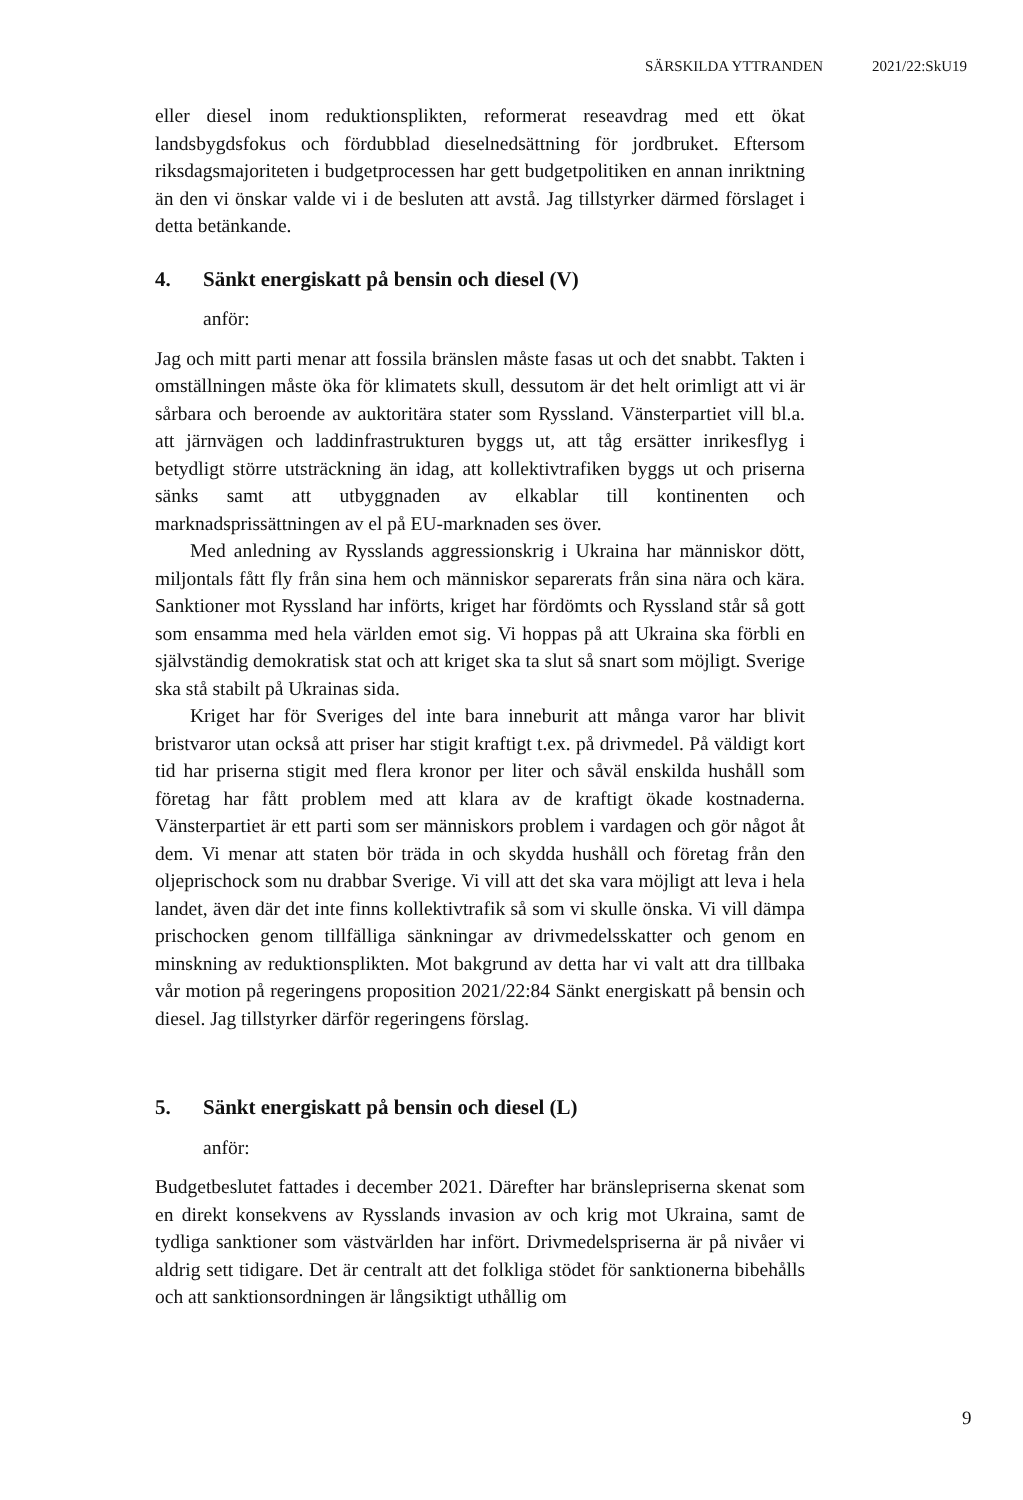SÄRSKILDA YTTRANDEN 2021/22:SkU19
eller diesel inom reduktionsplikten, reformerat reseavdrag med ett ökat landsbygdsfokus och fördubblad dieselnedsättning för jordbruket. Eftersom riksdagsmajoriteten i budgetprocessen har gett budgetpolitiken en annan inriktning än den vi önskar valde vi i de besluten att avstå. Jag tillstyrker därmed förslaget i detta betänkande.
4. Sänkt energiskatt på bensin och diesel (V)
anför:
Jag och mitt parti menar att fossila bränslen måste fasas ut och det snabbt. Takten i omställningen måste öka för klimatets skull, dessutom är det helt orimligt att vi är sårbara och beroende av auktoritära stater som Ryssland. Vänsterpartiet vill bl.a. att järnvägen och laddinfrastrukturen byggs ut, att tåg ersätter inrikesflyg i betydligt större utsträckning än idag, att kollektivtrafiken byggs ut och priserna sänks samt att utbyggnaden av elkablar till kontinenten och marknadsprissättningen av el på EU-marknaden ses över.
Med anledning av Rysslands aggressionskrig i Ukraina har människor dött, miljontals fått fly från sina hem och människor separerats från sina nära och kära. Sanktioner mot Ryssland har införts, kriget har fördömts och Ryssland står så gott som ensamma med hela världen emot sig. Vi hoppas på att Ukraina ska förbli en självständig demokratisk stat och att kriget ska ta slut så snart som möjligt. Sverige ska stå stabilt på Ukrainas sida.
Kriget har för Sveriges del inte bara inneburit att många varor har blivit bristvaror utan också att priser har stigit kraftigt t.ex. på drivmedel. På väldigt kort tid har priserna stigit med flera kronor per liter och såväl enskilda hushåll som företag har fått problem med att klara av de kraftigt ökade kostnaderna. Vänsterpartiet är ett parti som ser människors problem i vardagen och gör något åt dem. Vi menar att staten bör träda in och skydda hushåll och företag från den oljeprischock som nu drabbar Sverige. Vi vill att det ska vara möjligt att leva i hela landet, även där det inte finns kollektivtrafik så som vi skulle önska. Vi vill dämpa prischocken genom tillfälliga sänkningar av drivmedels­skatter och genom en minskning av reduktionsplikten. Mot bakgrund av detta har vi valt att dra tillbaka vår motion på regeringens proposition 2021/22:84 Sänkt energiskatt på bensin och diesel. Jag tillstyrker därför regeringens förslag.
5. Sänkt energiskatt på bensin och diesel (L)
anför:
Budgetbeslutet fattades i december 2021. Därefter har bränslepriserna skenat som en direkt konsekvens av Rysslands invasion av och krig mot Ukraina, samt de tydliga sanktioner som västvärlden har infört. Drivmedelspriserna är på nivåer vi aldrig sett tidigare. Det är centralt att det folkliga stödet för sanktionerna bibehålls och att sanktionsordningen är långsiktigt uthållig om
9